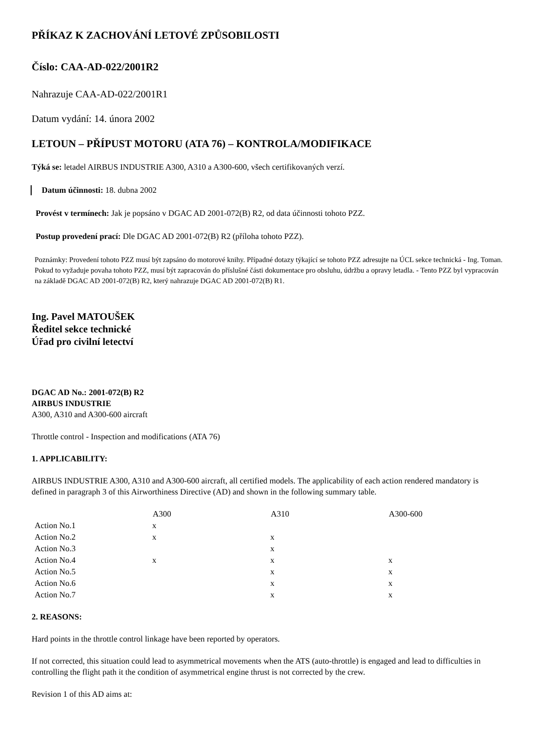PŘÍKAZ K ZACHOVÁNÍ LETOVÉ ZPŮSOBILOSTI
Číslo: CAA-AD-022/2001R2
Nahrazuje CAA-AD-022/2001R1
Datum vydání: 14. února 2002
LETOUN – PŘÍPUST MOTORU (ATA 76) – KONTROLA/MODIFIKACE
Týká se: letadel AIRBUS INDUSTRIE A300, A310 a A300-600, všech certifikovaných verzí.
Datum účinnosti: 18. dubna 2002
Provést v termínech: Jak je popsáno v DGAC AD 2001-072(B) R2, od data účinnosti tohoto PZZ.
Postup provedení prací: Dle DGAC AD 2001-072(B) R2 (příloha tohoto PZZ).
Poznámky: Provedení tohoto PZZ musí být zapsáno do motorové knihy. Případné dotazy týkající se tohoto PZZ adresujte na ÚCL sekce technická - Ing. Toman. Pokud to vyžaduje povaha tohoto PZZ, musí být zapracován do příslušné části dokumentace pro obsluhu, údržbu a opravy letadla. - Tento PZZ byl vypracován na základě DGAC AD 2001-072(B) R2, který nahrazuje DGAC AD 2001-072(B) R1.
Ing. Pavel MATOUŠEK
Ředitel sekce technické
Úřad pro civilní letectví
DGAC AD No.: 2001-072(B) R2
AIRBUS INDUSTRIE
A300, A310 and A300-600 aircraft
Throttle control - Inspection and modifications (ATA 76)
1. APPLICABILITY:
AIRBUS INDUSTRIE A300, A310 and A300-600 aircraft, all certified models. The applicability of each action rendered mandatory is defined in paragraph 3 of this Airworthiness Directive (AD) and shown in the following summary table.
| | A300 | A310 | A300-600 |
| --- | --- | --- | --- |
| Action No.1 | x | | |
| Action No.2 | x | x | |
| Action No.3 | | x | |
| Action No.4 | x | x | x |
| Action No.5 | | x | x |
| Action No.6 | | x | x |
| Action No.7 | | x | x |
2. REASONS:
Hard points in the throttle control linkage have been reported by operators.
If not corrected, this situation could lead to asymmetrical movements when the ATS (auto-throttle) is engaged and lead to difficulties in controlling the flight path it the condition of asymmetrical engine thrust is not corrected by the crew.
Revision 1 of this AD aims at: